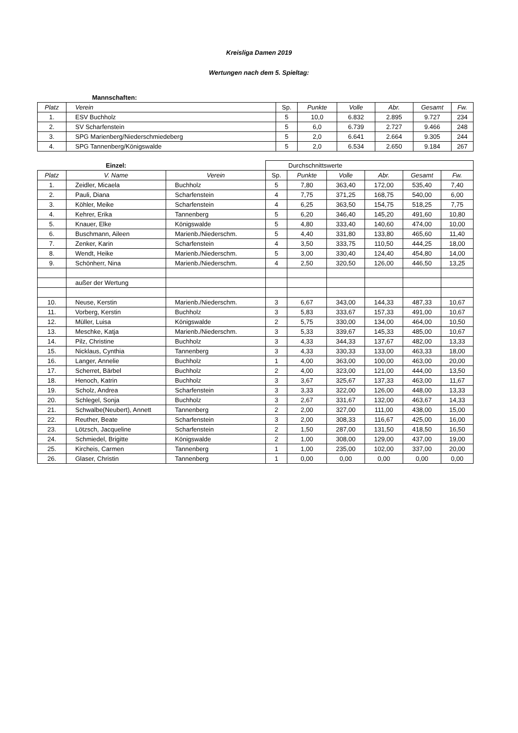Kreisliga Damen 2019
Wertungen nach dem 5. Spieltag:
| | Mannschaften: | | | | | | |
| Platz | Verein | Sp. | Punkte | Volle | Abr. | Gesamt | Fw. |
| 1. | ESV Buchholz | 5 | 10,0 | 6.832 | 2.895 | 9.727 | 234 |
| 2. | SV Scharfenstein | 5 | 6,0 | 6.739 | 2.727 | 9.466 | 248 |
| 3. | SPG Marienberg/Niederschmiedeberg | 5 | 2,0 | 6.641 | 2.664 | 9.305 | 244 |
| 4. | SPG Tannenberg/Königswalde | 5 | 2,0 | 6.534 | 2.650 | 9.184 | 267 |
| | Einzel: | | Durchschnittswerte | | | | | |
| Platz | V. Name | Verein | Sp. | Punkte | Volle | Abr. | Gesamt | Fw. |
| 1. | Zeidler, Micaela | Buchholz | 5 | 7,80 | 363,40 | 172,00 | 535,40 | 7,40 |
| 2. | Pauli, Diana | Scharfenstein | 4 | 7,75 | 371,25 | 168,75 | 540,00 | 6,00 |
| 3. | Köhler, Meike | Scharfenstein | 4 | 6,25 | 363,50 | 154,75 | 518,25 | 7,75 |
| 4. | Kehrer, Erika | Tannenberg | 5 | 6,20 | 346,40 | 145,20 | 491,60 | 10,80 |
| 5. | Knauer, Elke | Königswalde | 5 | 4,80 | 333,40 | 140,60 | 474,00 | 10,00 |
| 6. | Buschmann, Aileen | Marienb./Niederschm. | 5 | 4,40 | 331,80 | 133,80 | 465,60 | 11,40 |
| 7. | Zenker, Karin | Scharfenstein | 4 | 3,50 | 333,75 | 110,50 | 444,25 | 18,00 |
| 8. | Wendt, Heike | Marienb./Niederschm. | 5 | 3,00 | 330,40 | 124,40 | 454,80 | 14,00 |
| 9. | Schönherr, Nina | Marienb./Niederschm. | 4 | 2,50 | 320,50 | 126,00 | 446,50 | 13,25 |
| | außer der Wertung | | | | | | | |
| 10. | Neuse, Kerstin | Marienb./Niederschm. | 3 | 6,67 | 343,00 | 144,33 | 487,33 | 10,67 |
| 11. | Vorberg, Kerstin | Buchholz | 3 | 5,83 | 333,67 | 157,33 | 491,00 | 10,67 |
| 12. | Müller, Luisa | Königswalde | 2 | 5,75 | 330,00 | 134,00 | 464,00 | 10,50 |
| 13. | Meschke, Katja | Marienb./Niederschm. | 3 | 5,33 | 339,67 | 145,33 | 485,00 | 10,67 |
| 14. | Pilz, Christine | Buchholz | 3 | 4,33 | 344,33 | 137,67 | 482,00 | 13,33 |
| 15. | Nicklaus, Cynthia | Tannenberg | 3 | 4,33 | 330,33 | 133,00 | 463,33 | 18,00 |
| 16. | Langer, Annelie | Buchholz | 1 | 4,00 | 363,00 | 100,00 | 463,00 | 20,00 |
| 17. | Scherret, Bärbel | Buchholz | 2 | 4,00 | 323,00 | 121,00 | 444,00 | 13,50 |
| 18. | Henoch, Katrin | Buchholz | 3 | 3,67 | 325,67 | 137,33 | 463,00 | 11,67 |
| 19. | Scholz, Andrea | Scharfenstein | 3 | 3,33 | 322,00 | 126,00 | 448,00 | 13,33 |
| 20. | Schlegel, Sonja | Buchholz | 3 | 2,67 | 331,67 | 132,00 | 463,67 | 14,33 |
| 21. | Schwalbe(Neubert), Annett | Tannenberg | 2 | 2,00 | 327,00 | 111,00 | 438,00 | 15,00 |
| 22. | Reuther, Beate | Scharfenstein | 3 | 2,00 | 308,33 | 116,67 | 425,00 | 16,00 |
| 23. | Lötzsch, Jacqueline | Scharfenstein | 2 | 1,50 | 287,00 | 131,50 | 418,50 | 16,50 |
| 24. | Schmiedel, Brigitte | Königswalde | 2 | 1,00 | 308,00 | 129,00 | 437,00 | 19,00 |
| 25. | Kircheis, Carmen | Tannenberg | 1 | 1,00 | 235,00 | 102,00 | 337,00 | 20,00 |
| 26. | Glaser, Christin | Tannenberg | 1 | 0,00 | 0,00 | 0,00 | 0,00 | 0,00 |